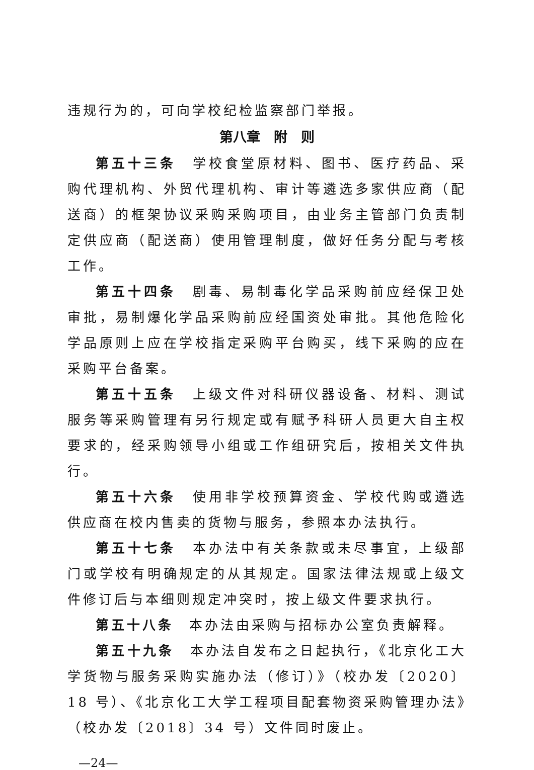违规行为的，可向学校纪检监察部门举报。
第八章　附　则
第五十三条　学校食堂原材料、图书、医疗药品、采购代理机构、外贸代理机构、审计等遴选多家供应商（配送商）的框架协议采购采购项目，由业务主管部门负责制定供应商（配送商）使用管理制度，做好任务分配与考核工作。
第五十四条　剧毒、易制毒化学品采购前应经保卫处审批，易制爆化学品采购前应经国资处审批。其他危险化学品原则上应在学校指定采购平台购买，线下采购的应在采购平台备案。
第五十五条　上级文件对科研仪器设备、材料、测试服务等采购管理有另行规定或有赋予科研人员更大自主权要求的，经采购领导小组或工作组研究后，按相关文件执行。
第五十六条　使用非学校预算资金、学校代购或遴选供应商在校内售卖的货物与服务，参照本办法执行。
第五十七条　本办法中有关条款或未尽事宜，上级部门或学校有明确规定的从其规定。国家法律法规或上级文件修订后与本细则规定冲突时，按上级文件要求执行。
第五十八条　本办法由采购与招标办公室负责解释。
第五十九条　本办法自发布之日起执行，《北京化工大学货物与服务采购实施办法（修订）》（校办发〔2020〕18 号）、《北京化工大学工程项目配套物资采购管理办法》（校办发〔2018〕34 号）文件同时废止。
—24—